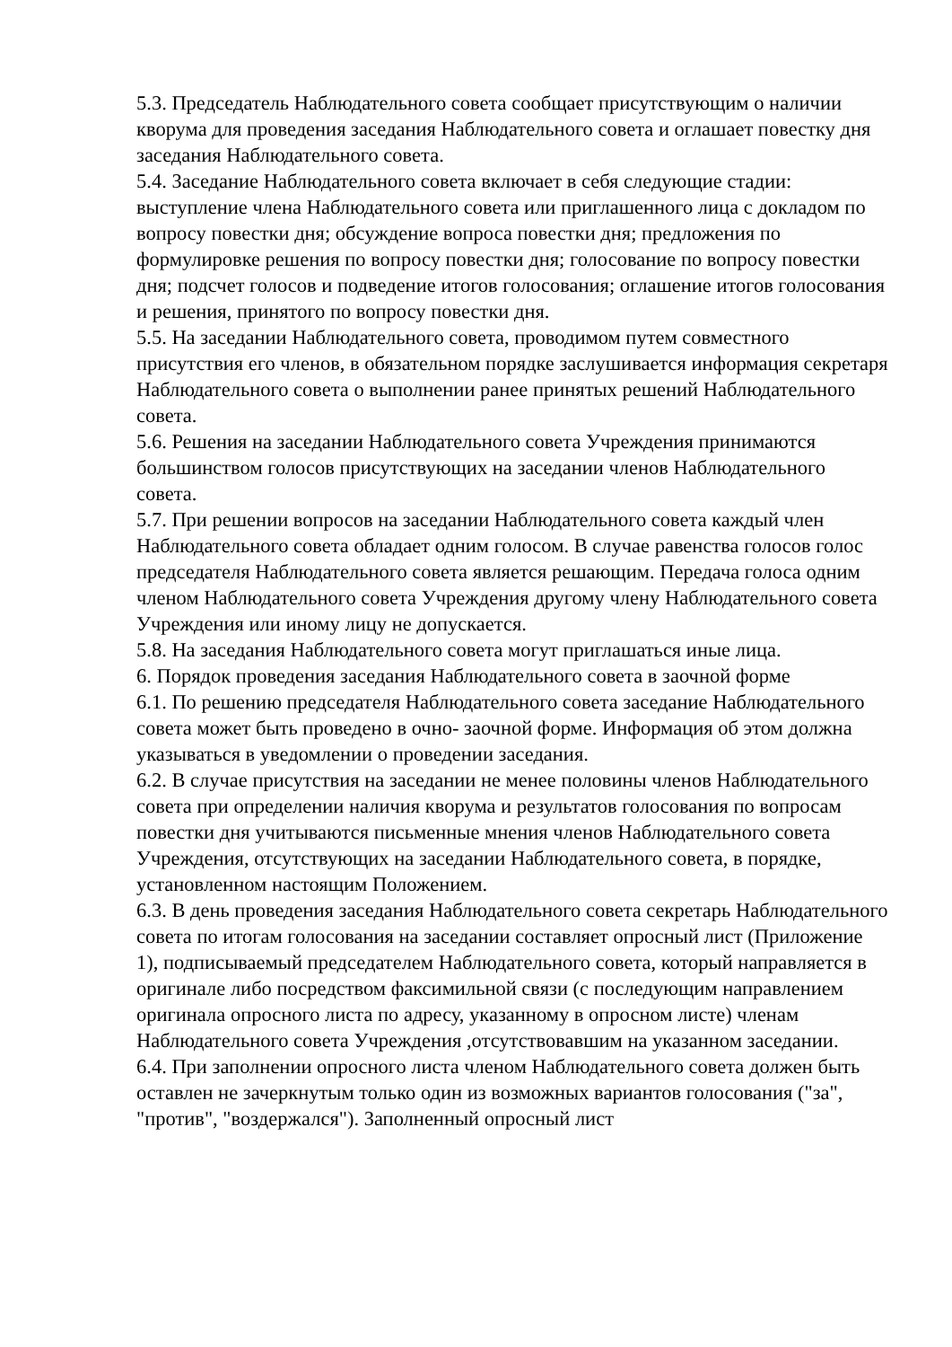5.3. Председатель Наблюдательного совета сообщает присутствующим о наличии кворума для проведения заседания Наблюдательного совета и оглашает повестку дня заседания Наблюдательного совета.
5.4. Заседание Наблюдательного совета включает в себя следующие стадии: выступление члена Наблюдательного совета или приглашенного лица с докладом по вопросу повестки дня; обсуждение вопроса повестки дня; предложения по формулировке решения по вопросу повестки дня; голосование по вопросу повестки дня; подсчет голосов и подведение итогов голосования; оглашение итогов голосования и решения, принятого по вопросу повестки дня.
5.5. На заседании Наблюдательного совета, проводимом путем совместного присутствия его членов, в обязательном порядке заслушивается информация секретаря Наблюдательного совета о выполнении ранее принятых решений Наблюдательного совета.
5.6. Решения на заседании Наблюдательного совета Учреждения принимаются большинством голосов присутствующих на заседании членов Наблюдательного совета.
5.7. При решении вопросов на заседании Наблюдательного совета каждый член Наблюдательного совета обладает одним голосом. В случае равенства голосов голос председателя Наблюдательного совета является решающим. Передача голоса одним членом Наблюдательного совета Учреждения другому члену Наблюдательного совета Учреждения или иному лицу не допускается.
5.8. На заседания Наблюдательного совета могут приглашаться иные лица.
6. Порядок проведения заседания Наблюдательного совета в заочной форме
6.1. По решению председателя Наблюдательного совета заседание Наблюдательного совета может быть проведено в очно- заочной форме. Информация об этом должна указываться в уведомлении о проведении заседания.
6.2. В случае присутствия на заседании не менее половины членов Наблюдательного совета при определении наличия кворума и результатов голосования по вопросам повестки дня учитываются письменные мнения членов Наблюдательного совета Учреждения, отсутствующих на заседании Наблюдательного совета, в порядке, установленном настоящим Положением.
6.3. В день проведения заседания Наблюдательного совета секретарь Наблюдательного совета по итогам голосования на заседании составляет опросный лист (Приложение 1), подписываемый председателем Наблюдательного совета, который направляется в оригинале либо посредством факсимильной связи (с последующим направлением оригинала опросного листа по адресу, указанному в опросном листе) членам Наблюдательного совета Учреждения ,отсутствовавшим на указанном заседании.
6.4. При заполнении опросного листа членом Наблюдательного совета должен быть оставлен не зачеркнутым только один из возможных вариантов голосования ("за", "против", "воздержался"). Заполненный опросный лист